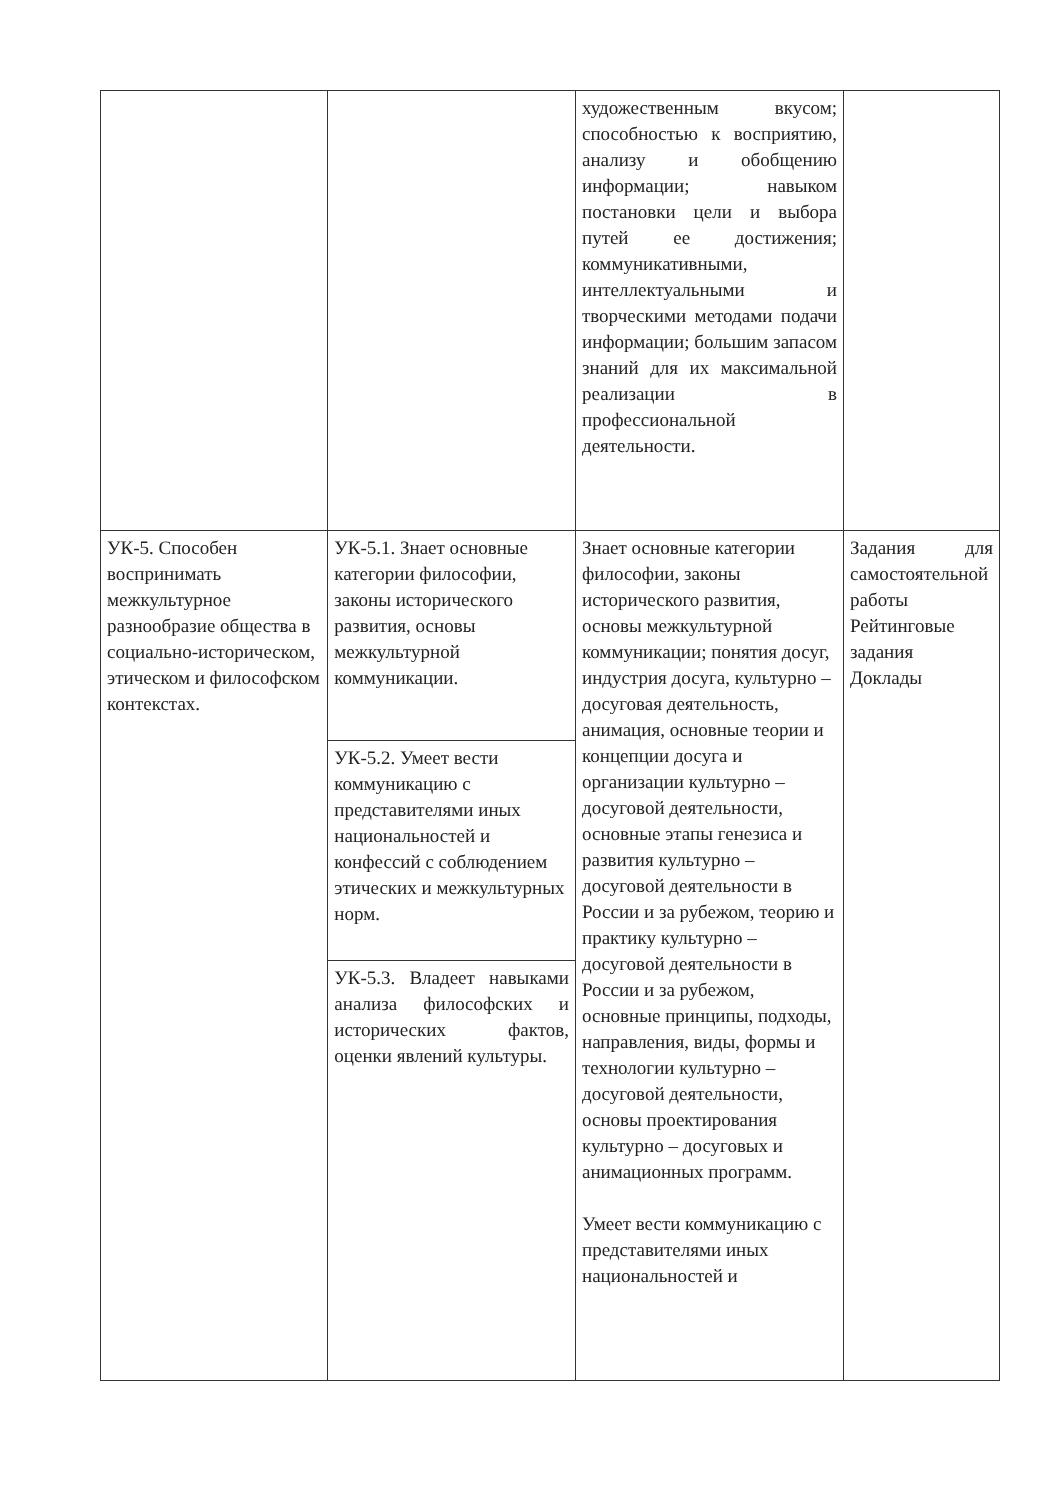| | | художественным вкусом; способностью к восприятию, анализу и обобщению информации; навыком постановки цели и выбора путей ее достижения; коммуникативными, интеллектуальными и творческими методами подачи информации; большим запасом знаний для их максимальной реализации в профессиональной деятельности. | |
| УК-5. Способен воспринимать межкультурное разнообразие общества в социально-историческом, этическом и философском контекстах. | УК-5.1. Знает основные категории философии, законы исторического развития, основы межкультурной коммуникации. | Знает основные категории философии, законы исторического развития, основы межкультурной коммуникации; понятия досуг, индустрия досуга, культурно – досуговая деятельность, анимация, основные теории и концепции досуга и организации культурно – досуговой деятельности, основные этапы генезиса и развития культурно – досуговой деятельности в России и за рубежом, теорию и практику культурно – досуговой деятельности в России и за рубежом, основные принципы, подходы, направления, виды, формы и технологии культурно – досуговой деятельности, основы проектирования культурно – досуговых и анимационных программ. Умеет вести коммуникацию с представителями иных национальностей и | Задания для самостоятельной работы Рейтинговые задания Доклады |
| | УК-5.2. Умеет вести коммуникацию с представителями иных национальностей и конфессий с соблюдением этических и межкультурных норм. | | |
| | УК-5.3. Владеет навыками анализа философских и исторических фактов, оценки явлений культуры. | | |